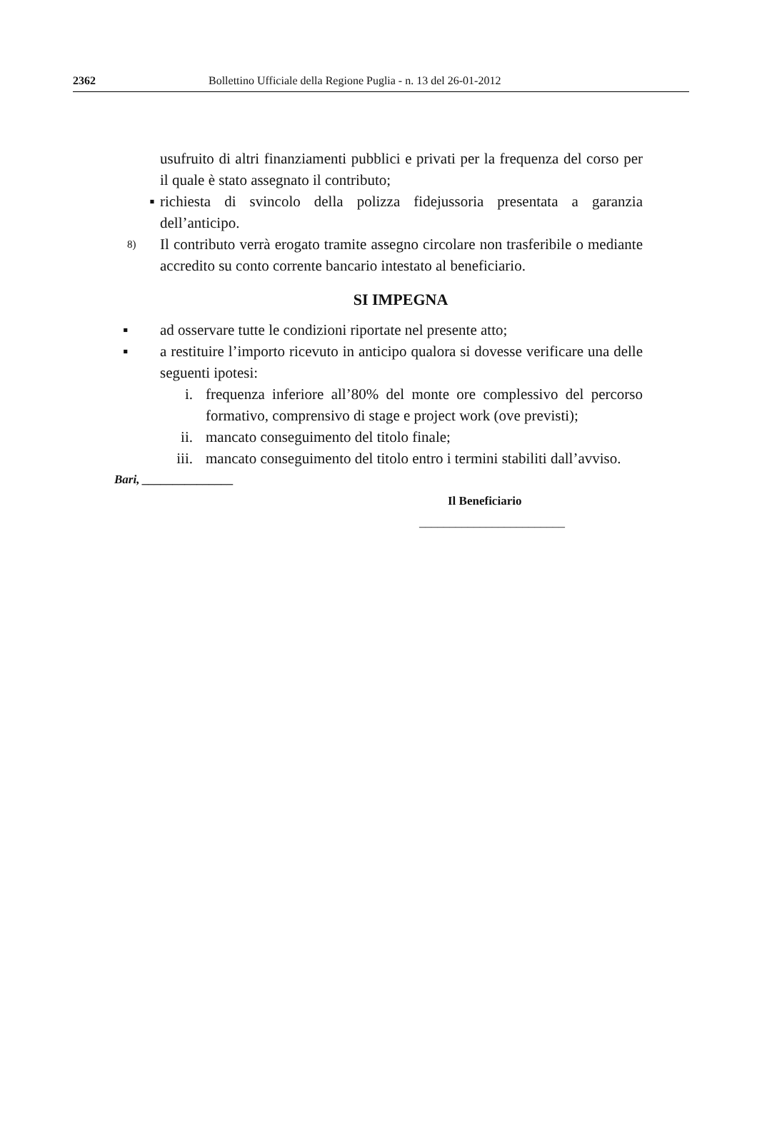2362 Bollettino Ufficiale della Regione Puglia - n. 13 del 26-01-2012
usufruito di altri finanziamenti pubblici e privati per la frequenza del corso per il quale è stato assegnato il contributo;
▪ richiesta di svincolo della polizza fidejussoria presentata a garanzia dell’anticipo.
8)
Il contributo verrà erogato tramite assegno circolare non trasferibile o mediante accredito su conto corrente bancario intestato al beneficiario.
SI IMPEGNA
▪ ad osservare tutte le condizioni riportate nel presente atto;
▪ a restituire l’importo ricevuto in anticipo qualora si dovesse verificare una delle seguenti ipotesi:
i. frequenza inferiore all’80% del monte ore complessivo del percorso formativo, comprensivo di stage e project work (ove previsti);
ii. mancato conseguimento del titolo finale;
iii. mancato conseguimento del titolo entro i termini stabiliti dall’avviso.
Bari, _______________
Il Beneficiario
________________________